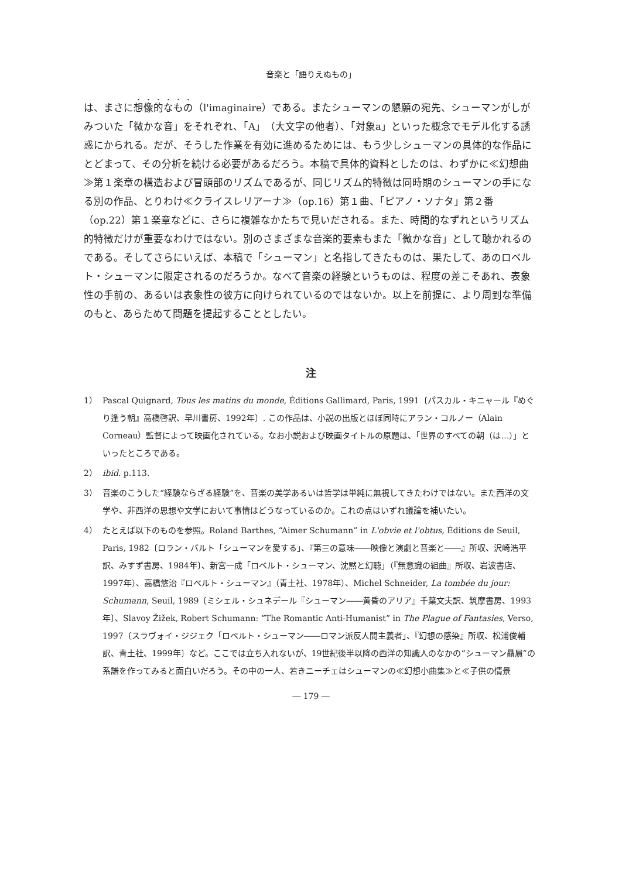音楽と「語りえぬもの」
は、まさに想像的なもの（l'imaginaire）である。またシューマンの懇願の宛先、シューマンがしがみついた「微かな音」をそれぞれ、「A」（大文字の他者）、「対象a」といった概念でモデル化する誘惑にかられる。だが、そうした作業を有効に進めるためには、もう少しシューマンの具体的な作品にとどまって、その分析を続ける必要があるだろう。本稿で具体的資料としたのは、わずかに≪幻想曲≫第１楽章の構造および冒頭部のリズムであるが、同じリズム的特徴は同時期のシューマンの手になる別の作品、とりわけ≪クライスレリアーナ≫（op.16）第１曲、「ピアノ・ソナタ」第２番（op.22）第１楽章などに、さらに複雑なかたちで見いだされる。また、時間的なずれというリズム的特徴だけが重要なわけではない。別のさまざまな音楽的要素もまた「微かな音」として聴かれるのである。そしてさらにいえば、本稿で「シューマン」と名指してきたものは、果たして、あのロベルト・シューマンに限定されるのだろうか。なべて音楽の経験というものは、程度の差こそあれ、表象性の手前の、あるいは表象性の彼方に向けられているのではないか。以上を前提に、より周到な準備のもと、あらためて問題を提起することとしたい。
注
1） Pascal Quignard, Tous les matins du monde, Éditions Gallimard, Paris, 1991〔パスカル・キニャール『めぐり逢う朝』高橋啓訳、早川書房、1992年〕. この作品は、小説の出版とほぼ同時にアラン・コルノー（Alain Corneau）監督によって映画化されている。なお小説および映画タイトルの原題は、「世界のすべての朝（は…）」といったところである。
2） ibid. p.113.
3） 音楽のこうした“経験ならざる経験”を、音楽の美学あるいは哲学は単純に無視してきたわけではない。また西洋の文学や、非西洋の思想や文学において事情はどうなっているのか。これの点はいずれ議論を補いたい。
4） たとえば以下のものを参照。Roland Barthes, “Aimer Schumann” in L'obvie et l'obtus, Éditions de Seuil, Paris, 1982〔ロラン・バルト「シューマンを愛する」、『第三の意味――映像と演劇と音楽と――』所収、沢崎浩平訳、みすず書房、1984年〕、新宮一成「ロベルト・シューマン、沈黙と幻聴」（『無意識の組曲』所収、岩波書店、1997年）、高橋悠治『ロベルト・シューマン』（青土社、1978年）、Michel Schneider, La tombée du jour: Schumann, Seuil, 1989〔ミシェル・シュネデール『シューマン――黄昏のアリア』千葉文夫訳、筑摩書房、1993年〕、Slavoy Žižek, Robert Schumann: “The Romantic Anti-Humanist” in The Plague of Fantasies, Verso, 1997〔スラヴォイ・ジジェク「ロベルト・シューマン――ロマン派反人間主義者」、『幻想の感染』所収、松浦俊輔訳、青土社、1999年〕など。ここでは立ち入れないが、19世紀後半以降の西洋の知識人のなかの“シューマン贔屓”の系譜を作ってみると面白いだろう。その中の一人、若きニーチェはシューマンの≪幻想小曲集≫と≪子供の情景
― 179 ―